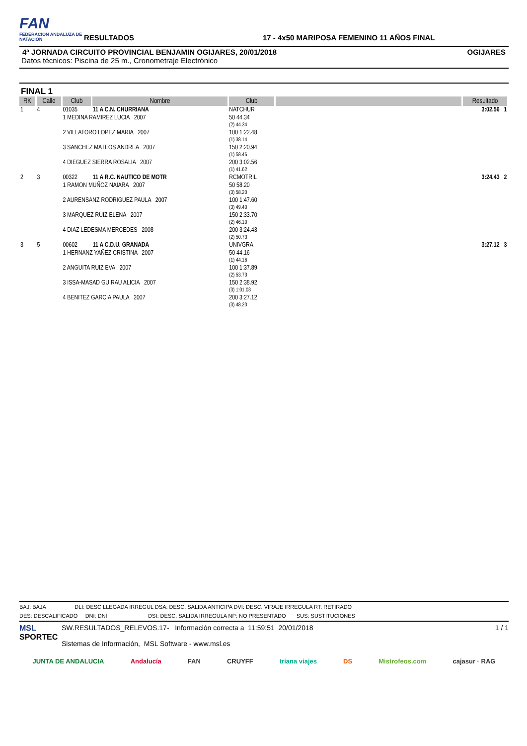FAN
FEDERACIÓN ANDALUZA DE NATACIÓN
RESULTADOS
17 - 4x50 MARIPOSA FEMENINO 11 AÑOS FINAL
4ª JORNADA CIRCUITO PROVINCIAL BENJAMIN OGIJARES, 20/01/2018 OGIJARES
Datos técnicos: Piscina de 25 m., Cronometraje Electrónico
FINAL 1
| RK | Calle | Club | Nombre | Club | | Resultado |
| --- | --- | --- | --- | --- | --- | --- |
| 1 | 4 | 01035 | 11 A C.N. CHURRIANA | NATCHUR | | 3:02.56 1 |
| | | 1 MEDINA RAMIREZ LUCIA 2007 | | 50 44.34 (2) 44.34 | | |
| | | 2 VILLATORO LOPEZ MARIA 2007 | | 100 1:22.48 (1) 38.14 | | |
| | | 3 SANCHEZ MATEOS ANDREA 2007 | | 150 2:20.94 (1) 58.46 | | |
| | | 4 DIEGUEZ SIERRA ROSALIA 2007 | | 200 3:02.56 (1) 41.62 | | |
| 2 | 3 | 00322 | 11 A R.C. NAUTICO DE MOTR | RCMOTRIL | | 3:24.43 2 |
| | | 1 RAMON MUÑOZ NAIARA 2007 | | 50 58.20 (3) 58.20 | | |
| | | 2 AURENSANZ RODRIGUEZ PAULA 2007 | | 100 1:47.60 (3) 49.40 | | |
| | | 3 MARQUEZ RUIZ ELENA 2007 | | 150 2:33.70 (2) 46.10 | | |
| | | 4 DIAZ LEDESMA MERCEDES 2008 | | 200 3:24.43 (2) 50.73 | | |
| 3 | 5 | 00602 | 11 A C.D.U. GRANADA | UNIVGRA | | 3:27.12 3 |
| | | 1 HERNANZ YAÑEZ CRISTINA 2007 | | 50 44.16 (1) 44.16 | | |
| | | 2 ANGUITA RUIZ EVA 2007 | | 100 1:37.89 (2) 53.73 | | |
| | | 3 ISSA-MASAD GUIRAU ALICIA 2007 | | 150 2:38.92 (3) 1:01.03 | | |
| | | 4 BENITEZ GARCIA PAULA 2007 | | 200 3:27.12 (3) 48.20 | | |
BAJ: BAJA DLI: DESC LLEGADA IRREGUL DSA: DESC. SALIDA ANTICIPA DVI: DESC. VIRAJE IRREGULA RT: RETIRADO
DES: DESCALIFICADO DNI: DNI DSI: DESC. SALIDA IRREGULA NP: NO PRESENTADO SUS: SUSTITUCIONES
MSL
SPORTEC
SW.RESULTADOS_RELEVOS.17- Información correcta a 11:59:51 20/01/2018
Sistemas de Información, MSL Software - www.msl.es
1 / 1
JUNTA DE ANDALUCIA Andalucía FAN CRUYFF triana viajes DS Mistrofeos.com cajasur · RAG